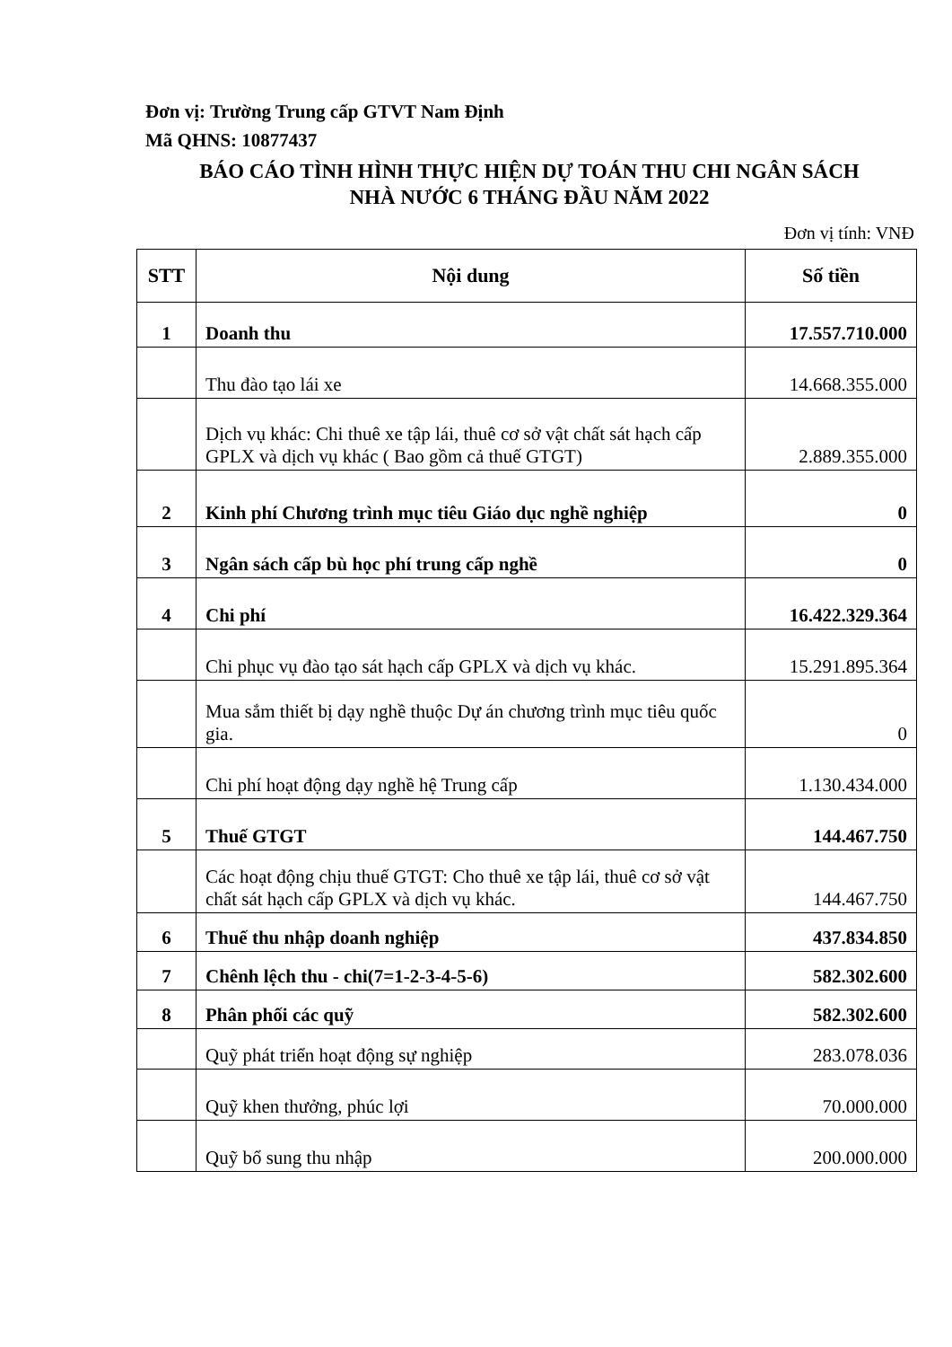Đơn vị: Trường Trung cấp GTVT Nam Định
Mã QHNS: 10877437
BÁO CÁO TÌNH HÌNH THỰC HIỆN DỰ TOÁN THU CHI NGÂN SÁCH
NHÀ NƯỚC 6 THÁNG ĐẦU NĂM 2022
Đơn vị tính: VNĐ
| STT | Nội dung | Số tiền |
| --- | --- | --- |
| 1 | Doanh thu | 17.557.710.000 |
| | Thu đào tạo lái xe | 14.668.355.000 |
| | Dịch vụ khác: Chi thuê xe tập lái, thuê cơ sở vật chất sát hạch cấp GPLX và dịch vụ khác ( Bao gồm cả thuế GTGT) | 2.889.355.000 |
| 2 | Kinh phí Chương trình mục tiêu Giáo dục nghề nghiệp | 0 |
| 3 | Ngân sách cấp bù học phí trung cấp nghề | 0 |
| 4 | Chi phí | 16.422.329.364 |
| | Chi phục vụ đào tạo sát hạch cấp GPLX và dịch vụ khác. | 15.291.895.364 |
| | Mua sắm thiết bị dạy nghề thuộc Dự án chương trình mục tiêu quốc gia. | 0 |
| | Chi phí hoạt động dạy nghề hệ Trung cấp | 1.130.434.000 |
| 5 | Thuế GTGT | 144.467.750 |
| | Các hoạt động chịu thuế GTGT: Cho thuê xe tập lái, thuê cơ sở vật chất sát hạch cấp GPLX và dịch vụ khác. | 144.467.750 |
| 6 | Thuế thu nhập doanh nghiệp | 437.834.850 |
| 7 | Chênh lệch thu - chi(7=1-2-3-4-5-6) | 582.302.600 |
| 8 | Phân phối các quỹ | 582.302.600 |
| | Quỹ phát triển hoạt động sự nghiệp | 283.078.036 |
| | Quỹ khen thưởng, phúc lợi | 70.000.000 |
| | Quỹ bổ sung thu nhập | 200.000.000 |